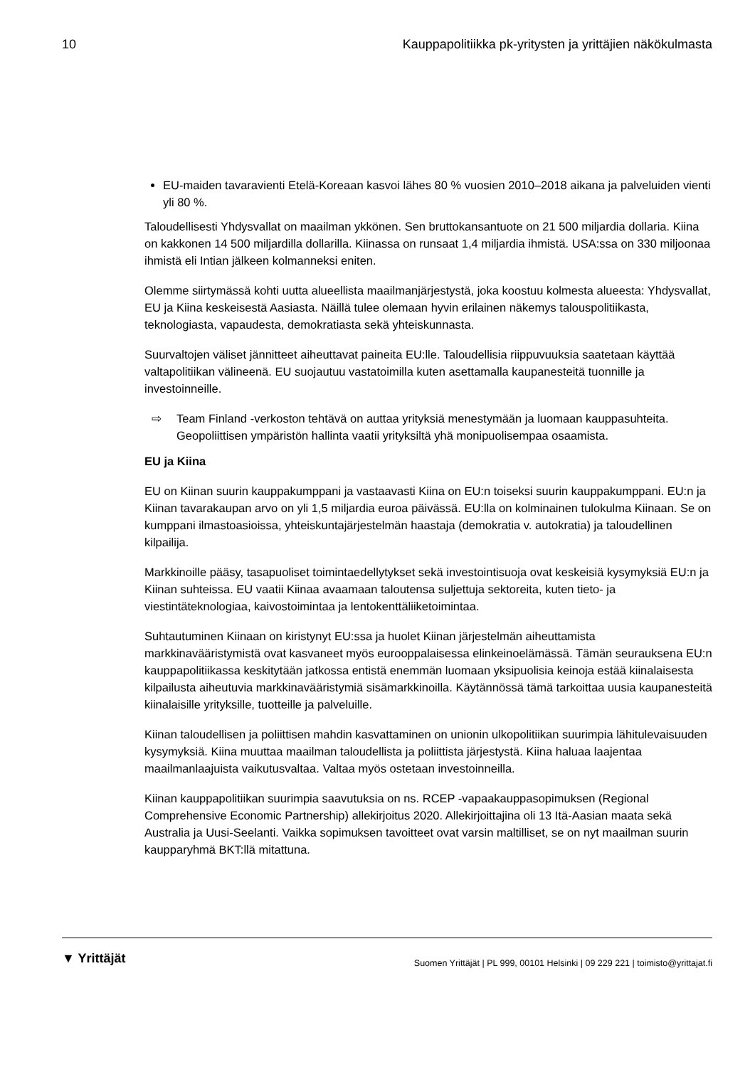10 Kauppapolitiikka pk-yritysten ja yrittäjien näkökulmasta
EU-maiden tavaravienti Etelä-Koreaan kasvoi lähes 80 % vuosien 2010–2018 aikana ja palveluiden vienti yli 80 %.
Taloudellisesti Yhdysvallat on maailman ykkönen. Sen bruttokansantuote on 21 500 miljardia dollaria. Kiina on kakkonen 14 500 miljardilla dollarilla. Kiinassa on runsaat 1,4 miljardia ihmistä. USA:ssa on 330 miljoonaa ihmistä eli Intian jälkeen kolmanneksi eniten.
Olemme siirtymässä kohti uutta alueellista maailmanjärjestystä, joka koostuu kolmesta alueesta: Yhdysvallat, EU ja Kiina keskeisestä Aasiasta. Näillä tulee olemaan hyvin erilainen näkemys talouspolitiikasta, teknologiasta, vapaudesta, demokratiasta sekä yhteiskunnasta.
Suurvaltojen väliset jännitteet aiheuttavat paineita EU:lle. Taloudellisia riippuvuuksia saatetaan käyttää valtapolitiikan välineenä. EU suojautuu vastatoimilla kuten asettamalla kaupanesteitä tuonnille ja investoinneille.
⇨ Team Finland -verkoston tehtävä on auttaa yrityksiä menestymään ja luomaan kauppasuhteita. Geopoliittisen ympäristön hallinta vaatii yrityksiltä yhä monipuolisempaa osaamista.
EU ja Kiina
EU on Kiinan suurin kauppakumppani ja vastaavasti Kiina on EU:n toiseksi suurin kauppakumppani. EU:n ja Kiinan tavarakaupan arvo on yli 1,5 miljardia euroa päivässä. EU:lla on kolminainen tulokulma Kiinaan. Se on kumppani ilmastoasioissa, yhteiskuntajärjestelmän haastaja (demokratia v. autokratia) ja taloudellinen kilpailija.
Markkinoille pääsy, tasapuoliset toimintaedellytykset sekä investointisuoja ovat keskeisiä kysymyksiä EU:n ja Kiinan suhteissa. EU vaatii Kiinaa avaamaan taloutensa suljettuja sektoreita, kuten tieto- ja viestintäteknologiaa, kaivostoimintaa ja lentokenttäliiketoimintaa.
Suhtautuminen Kiinaan on kiristynyt EU:ssa ja huolet Kiinan järjestelmän aiheuttamista markkinavääristymistä ovat kasvaneet myös eurooppalaisessa elinkeinoelämässä. Tämän seurauksena EU:n kauppapolitiikassa keskitytään jatkossa entistä enemmän luomaan yksipuolisia keinoja estää kiinalaisesta kilpailusta aiheutuvia markkinavääristymiä sisämarkkinoilla. Käytännössä tämä tarkoittaa uusia kaupanesteitä kiinalaisille yrityksille, tuotteille ja palveluille.
Kiinan taloudellisen ja poliittisen mahdin kasvattaminen on unionin ulkopolitiikan suurimpia lähitulevaisuuden kysymyksiä. Kiina muuttaa maailman taloudellista ja poliittista järjestystä. Kiina haluaa laajentaa maailmanlaajuista vaikutusvaltaa. Valtaa myös ostetaan investoinneilla.
Kiinan kauppapolitiikan suurimpia saavutuksia on ns. RCEP -vapaakauppasopimuksen (Regional Comprehensive Economic Partnership) allekirjoitus 2020. Allekirjoittajina oli 13 Itä-Aasian maata sekä Australia ja Uusi-Seelanti. Vaikka sopimuksen tavoitteet ovat varsin maltilliset, se on nyt maailman suurin kaupparyhmä BKT:llä mitattuna.
▼ Yrittäjät Suomen Yrittäjät | PL 999, 00101 Helsinki | 09 229 221 | toimisto@yrittajat.fi